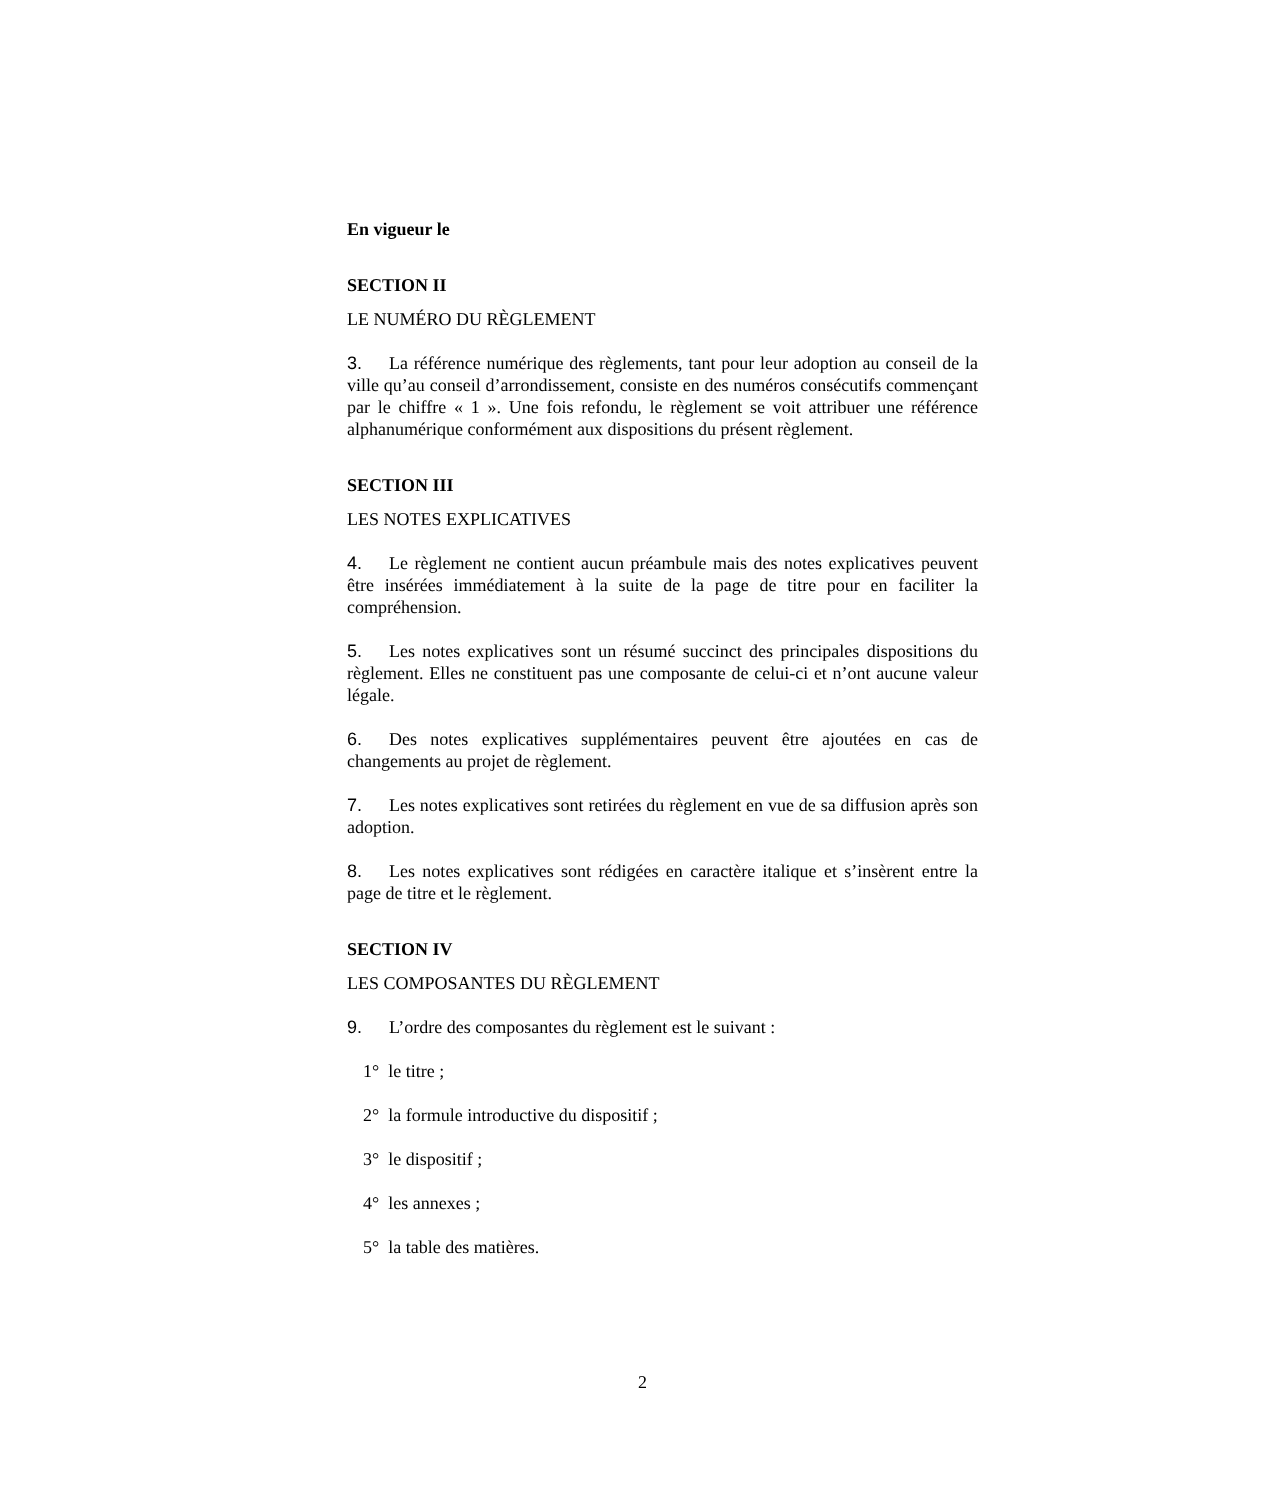En vigueur le
SECTION II
LE NUMÉRO DU RÈGLEMENT
3. La référence numérique des règlements, tant pour leur adoption au conseil de la ville qu’au conseil d’arrondissement, consiste en des numéros consécutifs commençant par le chiffre « 1 ». Une fois refondu, le règlement se voit attribuer une référence alphanumérique conformément aux dispositions du présent règlement.
SECTION III
LES NOTES EXPLICATIVES
4. Le règlement ne contient aucun préambule mais des notes explicatives peuvent être insérées immédiatement à la suite de la page de titre pour en faciliter la compréhension.
5. Les notes explicatives sont un résumé succinct des principales dispositions du règlement. Elles ne constituent pas une composante de celui-ci et n’ont aucune valeur légale.
6. Des notes explicatives supplémentaires peuvent être ajoutées en cas de changements au projet de règlement.
7. Les notes explicatives sont retirées du règlement en vue de sa diffusion après son adoption.
8. Les notes explicatives sont rédigées en caractère italique et s’insèrent entre la page de titre et le règlement.
SECTION IV
LES COMPOSANTES DU RÈGLEMENT
9. L’ordre des composantes du règlement est le suivant :
1° le titre ;
2° la formule introductive du dispositif ;
3° le dispositif ;
4° les annexes ;
5° la table des matières.
2